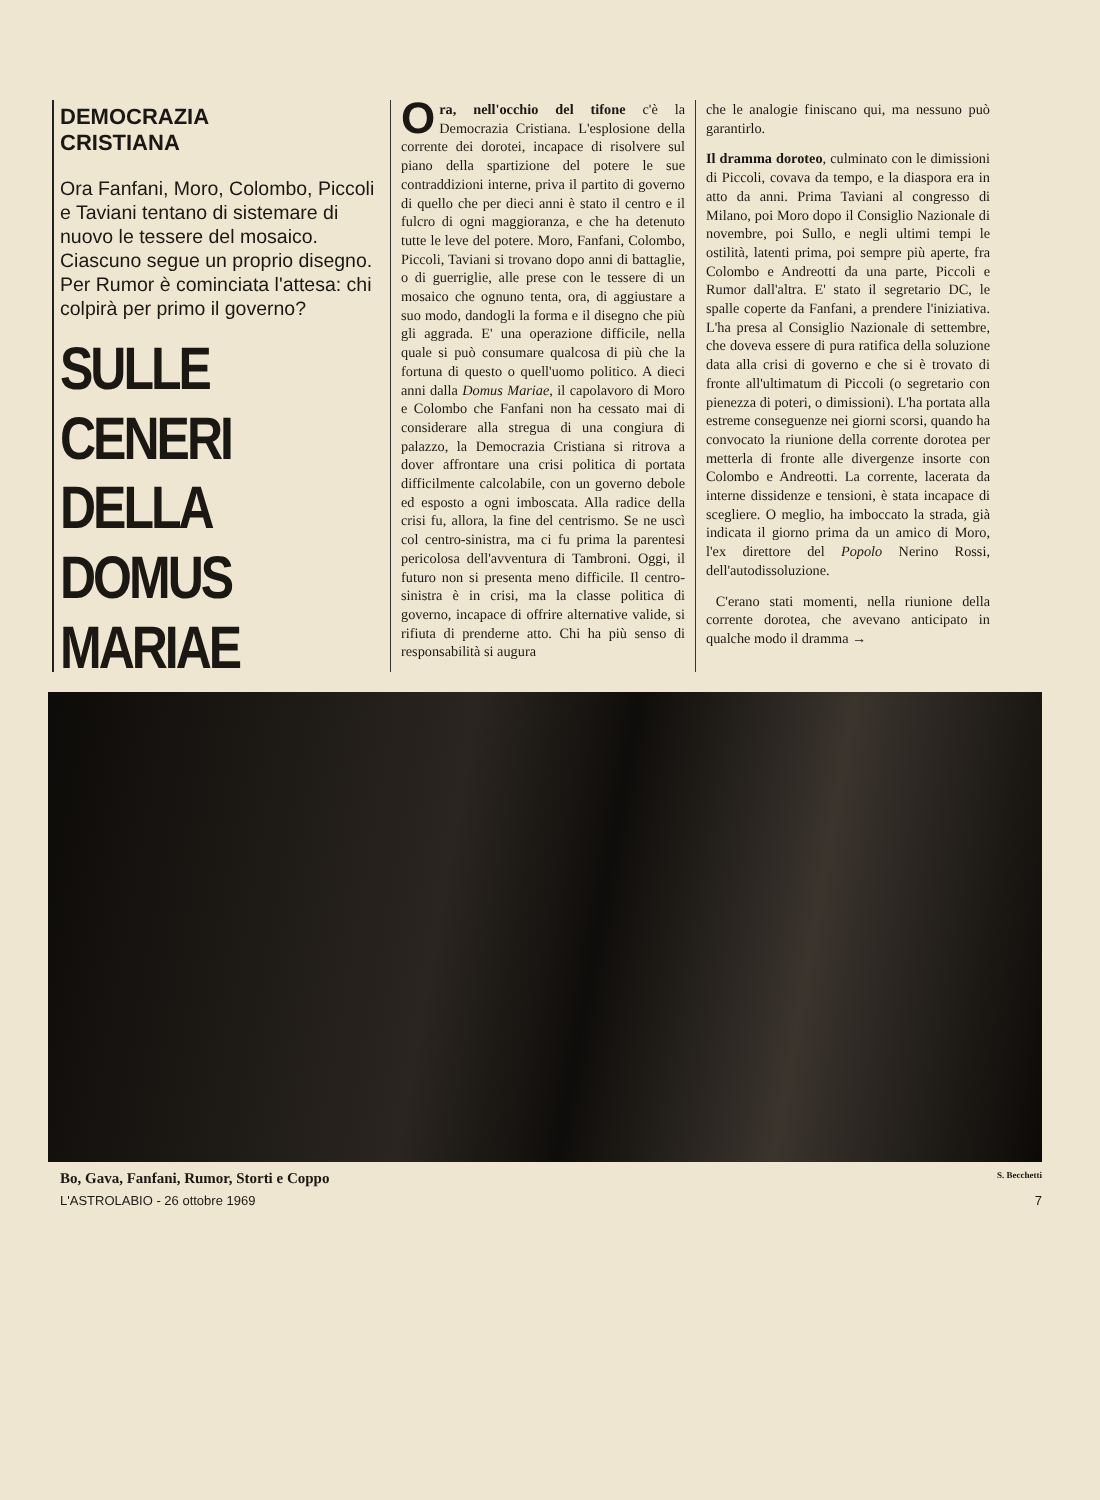DEMOCRAZIA
CRISTIANA
Ora Fanfani, Moro, Colombo, Piccoli e Taviani tentano di sistemare di nuovo le tessere del mosaico. Ciascuno segue un proprio disegno. Per Rumor è cominciata l'attesa: chi colpirà per primo il governo?
SULLE
CENERI
DELLA
DOMUS MARIAE
Ora, nell'occhio del tifone c'è la Democrazia Cristiana. L'esplosione della corrente dei dorotei, incapace di risolvere sul piano della spartizione del potere le sue contraddizioni interne, priva il partito di governo di quello che per dieci anni è stato il centro e il fulcro di ogni maggioranza, e che ha detenuto tutte le leve del potere. Moro, Fanfani, Colombo, Piccoli, Taviani si trovano dopo anni di battaglie, o di guerriglie, alle prese con le tessere di un mosaico che ognuno tenta, ora, di aggiustare a suo modo, dandogli la forma e il disegno che più gli aggrada. E' una operazione difficile, nella quale si può consumare qualcosa di più che la fortuna di questo o quell'uomo politico. A dieci anni dalla Domus Mariae, il capolavoro di Moro e Colombo che Fanfani non ha cessato mai di considerare alla stregua di una congiura di palazzo, la Democrazia Cristiana si ritrova a dover affrontare una crisi politica di portata difficilmente calcolabile, con un governo debole ed esposto a ogni imboscata. Alla radice della crisi fu, allora, la fine del centrismo. Se ne uscì col centro-sinistra, ma ci fu prima la parentesi pericolosa dell'avventura di Tambroni. Oggi, il futuro non si presenta meno difficile. Il centro-sinistra è in crisi, ma la classe politica di governo, incapace di offrire alternative valide, si rifiuta di prenderne atto. Chi ha più senso di responsabilità si augura
che le analogie finiscano qui, ma nessuno può garantirlo.
Il dramma doroteo, culminato con le dimissioni di Piccoli, covava da tempo, e la diaspora era in atto da anni. Prima Taviani al congresso di Milano, poi Moro dopo il Consiglio Nazionale di novembre, poi Sullo, e negli ultimi tempi le ostilità, latenti prima, poi sempre più aperte, fra Colombo e Andreotti da una parte, Piccoli e Rumor dall'altra. E' stato il segretario DC, le spalle coperte da Fanfani, a prendere l'iniziativa. L'ha presa al Consiglio Nazionale di settembre, che doveva essere di pura ratifica della soluzione data alla crisi di governo e che si è trovato di fronte all'ultimatum di Piccoli (o segretario con pienezza di poteri, o dimissioni). L'ha portata alla estreme conseguenze nei giorni scorsi, quando ha convocato la riunione della corrente dorotea per metterla di fronte alle divergenze insorte con Colombo e Andreotti. La corrente, lacerata da interne dissidenze e tensioni, è stata incapace di scegliere. O meglio, ha imboccato la strada, già indicata il giorno prima da un amico di Moro, l'ex direttore del Popolo Nerino Rossi, dell'autodissoluzione.
C'erano stati momenti, nella riunione della corrente dorotea, che avevano anticipato in qualche modo il dramma →
Bo, Gava, Fanfani, Rumor, Storti e Coppo S. Becchetti
L'ASTROLABIO - 26 ottobre 1969 7